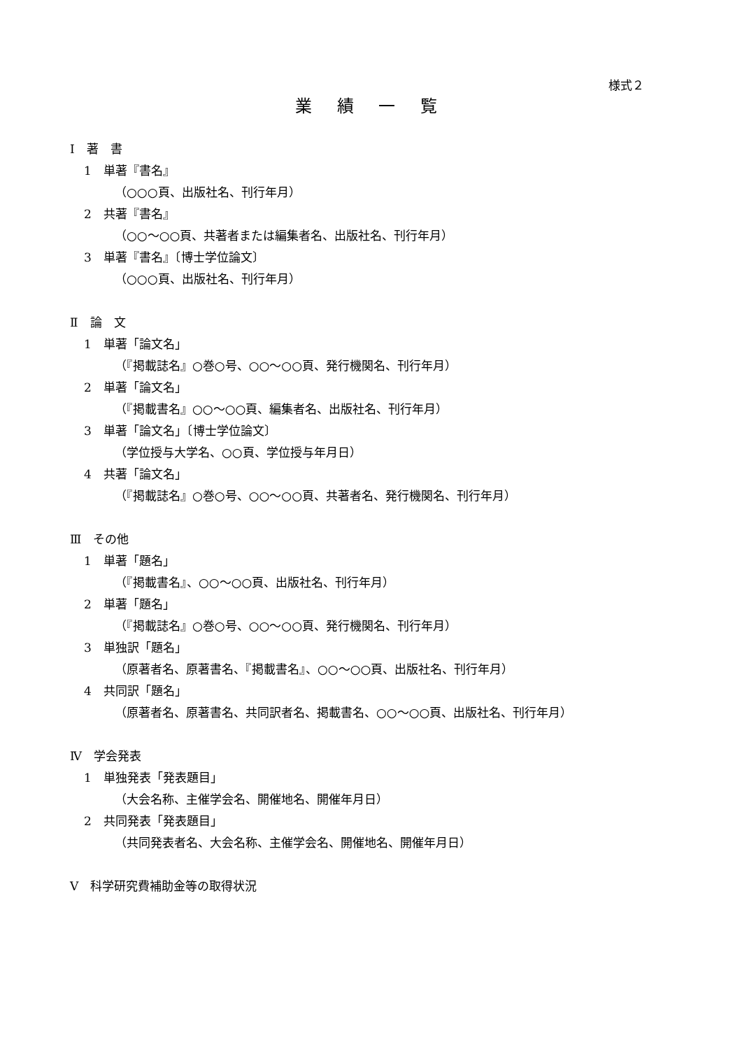様式２
業 績 一 覧
Ⅰ　著　書
1　単著『書名』
（○○○頁、出版社名、刊行年月）
2　共著『書名』
（○○～○○頁、共著者または編集者名、出版社名、刊行年月）
3　単著『書名』〔博士学位論文〕
（○○○頁、出版社名、刊行年月）
Ⅱ　論　文
1　単著「論文名」
（『掲載誌名』○巻○号、○○～○○頁、発行機関名、刊行年月）
2　単著「論文名」
（『掲載書名』○○～○○頁、編集者名、出版社名、刊行年月）
3　単著「論文名」〔博士学位論文〕
（学位授与大学名、○○頁、学位授与年月日）
4　共著「論文名」
（『掲載誌名』○巻○号、○○～○○頁、共著者名、発行機関名、刊行年月）
Ⅲ　その他
1　単著「題名」
（『掲載書名』、○○～○○頁、出版社名、刊行年月）
2　単著「題名」
（『掲載誌名』○巻○号、○○～○○頁、発行機関名、刊行年月）
3　単独訳「題名」
（原著者名、原著書名、『掲載書名』、○○～○○頁、出版社名、刊行年月）
4　共同訳「題名」
（原著者名、原著書名、共同訳者名、掲載書名、○○～○○頁、出版社名、刊行年月）
Ⅳ　学会発表
1　単独発表「発表題目」
（大会名称、主催学会名、開催地名、開催年月日）
2　共同発表「発表題目」
（共同発表者名、大会名称、主催学会名、開催地名、開催年月日）
Ⅴ　科学研究費補助金等の取得状況